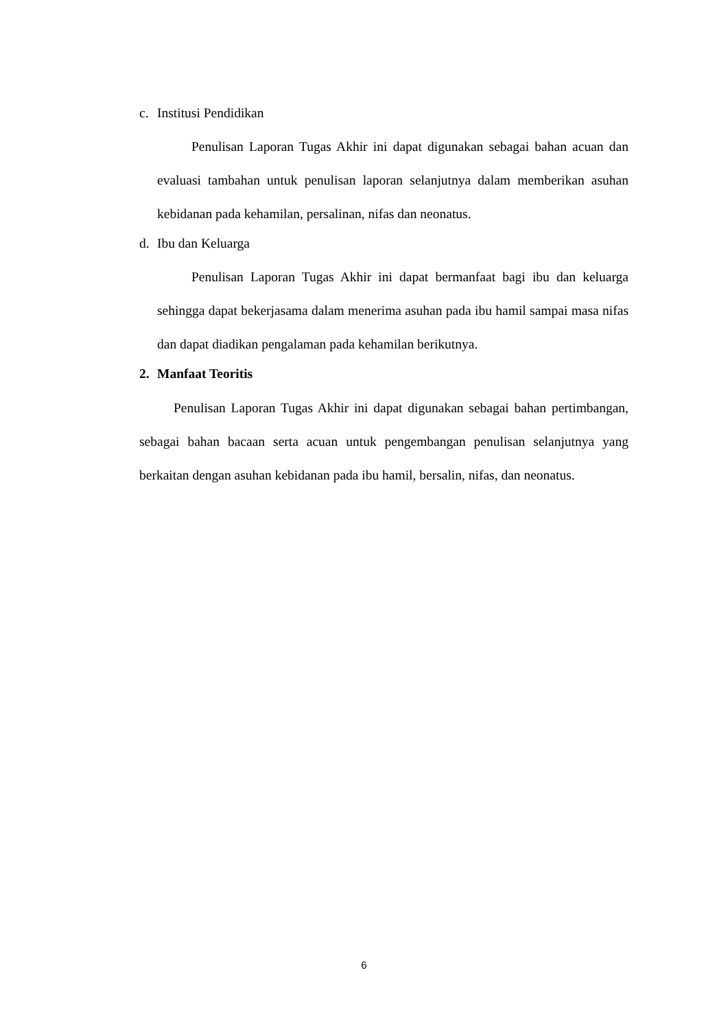c. Institusi Pendidikan
Penulisan Laporan Tugas Akhir ini dapat digunakan sebagai bahan acuan dan evaluasi tambahan untuk penulisan laporan selanjutnya dalam memberikan asuhan kebidanan pada kehamilan, persalinan, nifas dan neonatus.
d. Ibu dan Keluarga
Penulisan Laporan Tugas Akhir ini dapat bermanfaat bagi ibu dan keluarga sehingga dapat bekerjasama dalam menerima asuhan pada ibu hamil sampai masa nifas dan dapat diadikan pengalaman pada kehamilan berikutnya.
2. Manfaat Teoritis
Penulisan Laporan Tugas Akhir ini dapat digunakan sebagai bahan pertimbangan, sebagai bahan bacaan serta acuan untuk pengembangan penulisan selanjutnya yang berkaitan dengan asuhan kebidanan pada ibu hamil, bersalin, nifas, dan neonatus.
6